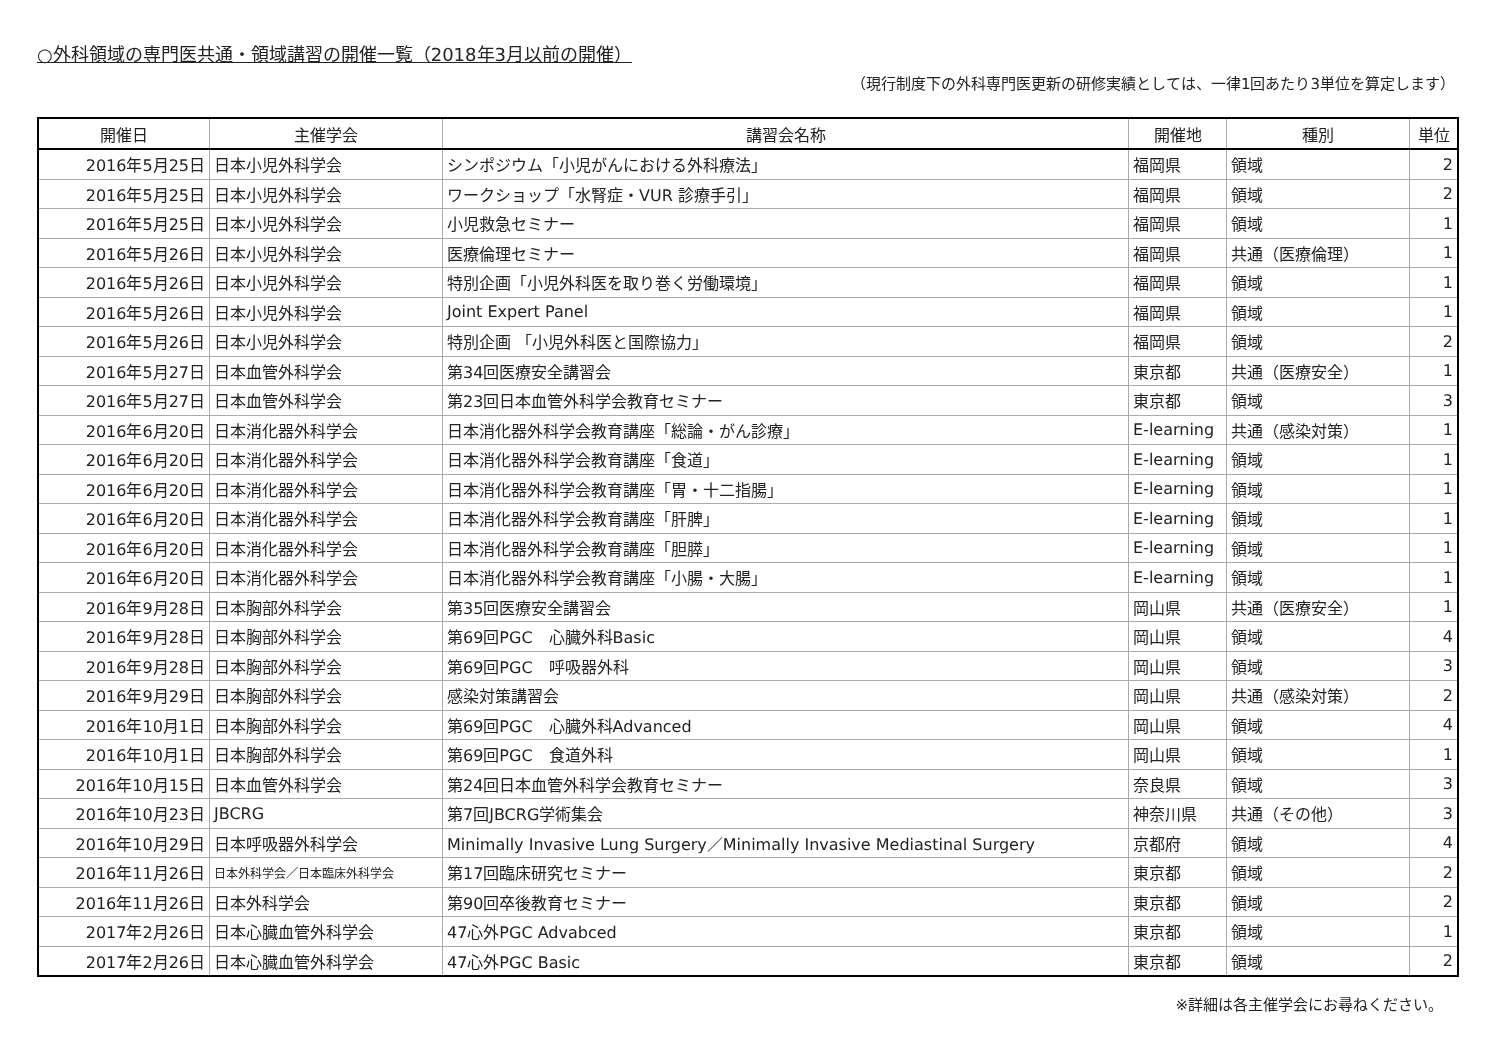○外科領域の専門医共通・領域講習の開催一覧（2018年3月以前の開催）
（現行制度下の外科専門医更新の研修実績としては、一律1回あたり3単位を算定します）
| 開催日 | 主催学会 | 講習会名称 | 開催地 | 種別 | 単位 |
| --- | --- | --- | --- | --- | --- |
| 2016年5月25日 | 日本小児外科学会 | シンポジウム「小児がんにおける外科療法」 | 福岡県 | 領域 | 2 |
| 2016年5月25日 | 日本小児外科学会 | ワークショップ「水腎症・VUR 診療手引」 | 福岡県 | 領域 | 2 |
| 2016年5月25日 | 日本小児外科学会 | 小児救急セミナー | 福岡県 | 領域 | 1 |
| 2016年5月26日 | 日本小児外科学会 | 医療倫理セミナー | 福岡県 | 共通（医療倫理） | 1 |
| 2016年5月26日 | 日本小児外科学会 | 特別企画「小児外科医を取り巻く労働環境」 | 福岡県 | 領域 | 1 |
| 2016年5月26日 | 日本小児外科学会 | Joint Expert Panel | 福岡県 | 領域 | 1 |
| 2016年5月26日 | 日本小児外科学会 | 特別企画 「小児外科医と国際協力」 | 福岡県 | 領域 | 2 |
| 2016年5月27日 | 日本血管外科学会 | 第34回医療安全講習会 | 東京都 | 共通（医療安全） | 1 |
| 2016年5月27日 | 日本血管外科学会 | 第23回日本血管外科学会教育セミナー | 東京都 | 領域 | 3 |
| 2016年6月20日 | 日本消化器外科学会 | 日本消化器外科学会教育講座「総論・がん診療」 | E-learning | 共通（感染対策） | 1 |
| 2016年6月20日 | 日本消化器外科学会 | 日本消化器外科学会教育講座「食道」 | E-learning | 領域 | 1 |
| 2016年6月20日 | 日本消化器外科学会 | 日本消化器外科学会教育講座「胃・十二指腸」 | E-learning | 領域 | 1 |
| 2016年6月20日 | 日本消化器外科学会 | 日本消化器外科学会教育講座「肝脾」 | E-learning | 領域 | 1 |
| 2016年6月20日 | 日本消化器外科学会 | 日本消化器外科学会教育講座「胆膵」 | E-learning | 領域 | 1 |
| 2016年6月20日 | 日本消化器外科学会 | 日本消化器外科学会教育講座「小腸・大腸」 | E-learning | 領域 | 1 |
| 2016年9月28日 | 日本胸部外科学会 | 第35回医療安全講習会 | 岡山県 | 共通（医療安全） | 1 |
| 2016年9月28日 | 日本胸部外科学会 | 第69回PGC 心臓外科Basic | 岡山県 | 領域 | 4 |
| 2016年9月28日 | 日本胸部外科学会 | 第69回PGC 呼吸器外科 | 岡山県 | 領域 | 3 |
| 2016年9月29日 | 日本胸部外科学会 | 感染対策講習会 | 岡山県 | 共通（感染対策） | 2 |
| 2016年10月1日 | 日本胸部外科学会 | 第69回PGC 心臓外科Advanced | 岡山県 | 領域 | 4 |
| 2016年10月1日 | 日本胸部外科学会 | 第69回PGC 食道外科 | 岡山県 | 領域 | 1 |
| 2016年10月15日 | 日本血管外科学会 | 第24回日本血管外科学会教育セミナー | 奈良県 | 領域 | 3 |
| 2016年10月23日 | JBCRG | 第7回JBCRG学術集会 | 神奈川県 | 共通（その他） | 3 |
| 2016年10月29日 | 日本呼吸器外科学会 | Minimally Invasive Lung Surgery／Minimally Invasive Mediastinal Surgery | 京都府 | 領域 | 4 |
| 2016年11月26日 | 日本外科学会／日本臨床外科学会 | 第17回臨床研究セミナー | 東京都 | 領域 | 2 |
| 2016年11月26日 | 日本外科学会 | 第90回卒後教育セミナー | 東京都 | 領域 | 2 |
| 2017年2月26日 | 日本心臓血管外科学会 | 47心外PGC Advabced | 東京都 | 領域 | 1 |
| 2017年2月26日 | 日本心臓血管外科学会 | 47心外PGC Basic | 東京都 | 領域 | 2 |
※詳細は各主催学会にお尋ねください。